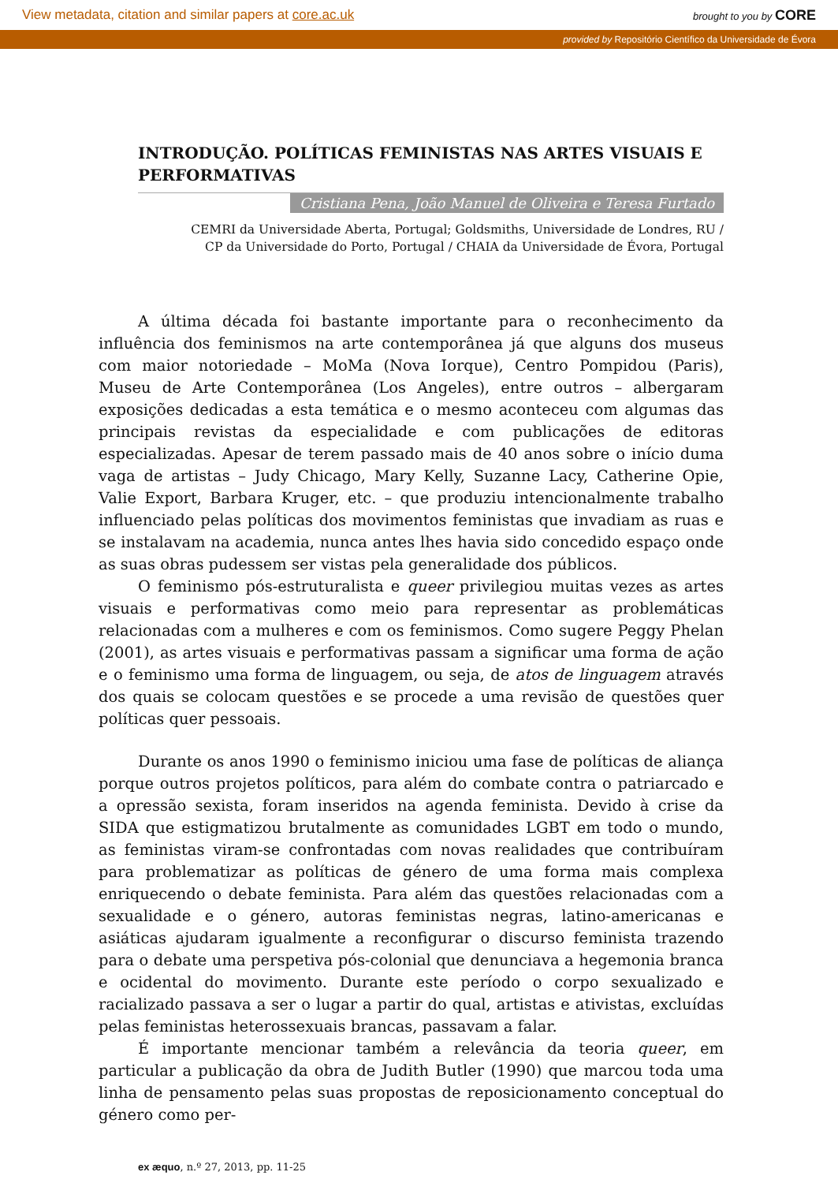View metadata, citation and similar papers at core.ac.uk brought to you by CORE
provided by Repositório Científico da Universidade de Évora
INTRODUÇÃO. POLÍTICAS FEMINISTAS NAS ARTES VISUAIS E PERFORMATIVAS
Cristiana Pena, João Manuel de Oliveira e Teresa Furtado
CEMRI da Universidade Aberta, Portugal; Goldsmiths, Universidade de Londres, RU /
CP da Universidade do Porto, Portugal / CHAIA da Universidade de Évora, Portugal
A última década foi bastante importante para o reconhecimento da influência dos feminismos na arte contemporânea já que alguns dos museus com maior notoriedade – MoMa (Nova Iorque), Centro Pompidou (Paris), Museu de Arte Contemporânea (Los Angeles), entre outros – albergaram exposições dedicadas a esta temática e o mesmo aconteceu com algumas das principais revistas da especialidade e com publicações de editoras especializadas. Apesar de terem passado mais de 40 anos sobre o início duma vaga de artistas – Judy Chicago, Mary Kelly, Suzanne Lacy, Catherine Opie, Valie Export, Barbara Kruger, etc. – que produziu intencionalmente trabalho influenciado pelas políticas dos movimentos feministas que invadiam as ruas e se instalavam na academia, nunca antes lhes havia sido concedido espaço onde as suas obras pudessem ser vistas pela generalidade dos públicos.
O feminismo pós-estruturalista e queer privilegiou muitas vezes as artes visuais e performativas como meio para representar as problemáticas relacionadas com a mulheres e com os feminismos. Como sugere Peggy Phelan (2001), as artes visuais e performativas passam a significar uma forma de ação e o feminismo uma forma de linguagem, ou seja, de atos de linguagem através dos quais se colocam questões e se procede a uma revisão de questões quer políticas quer pessoais.
Durante os anos 1990 o feminismo iniciou uma fase de políticas de aliança porque outros projetos políticos, para além do combate contra o patriarcado e a opressão sexista, foram inseridos na agenda feminista. Devido à crise da SIDA que estigmatizou brutalmente as comunidades LGBT em todo o mundo, as feministas viram-se confrontadas com novas realidades que contribuíram para problematizar as políticas de género de uma forma mais complexa enriquecendo o debate feminista. Para além das questões relacionadas com a sexualidade e o género, autoras feministas negras, latino-americanas e asiáticas ajudaram igualmente a reconfigurar o discurso feminista trazendo para o debate uma perspetiva pós-colonial que denunciava a hegemonia branca e ocidental do movimento. Durante este período o corpo sexualizado e racializado passava a ser o lugar a partir do qual, artistas e ativistas, excluídas pelas feministas heterossexuais brancas, passavam a falar.
É importante mencionar também a relevância da teoria queer, em particular a publicação da obra de Judith Butler (1990) que marcou toda uma linha de pensamento pelas suas propostas de reposicionamento conceptual do género como per-
ex æquo, n.º 27, 2013, pp. 11-25